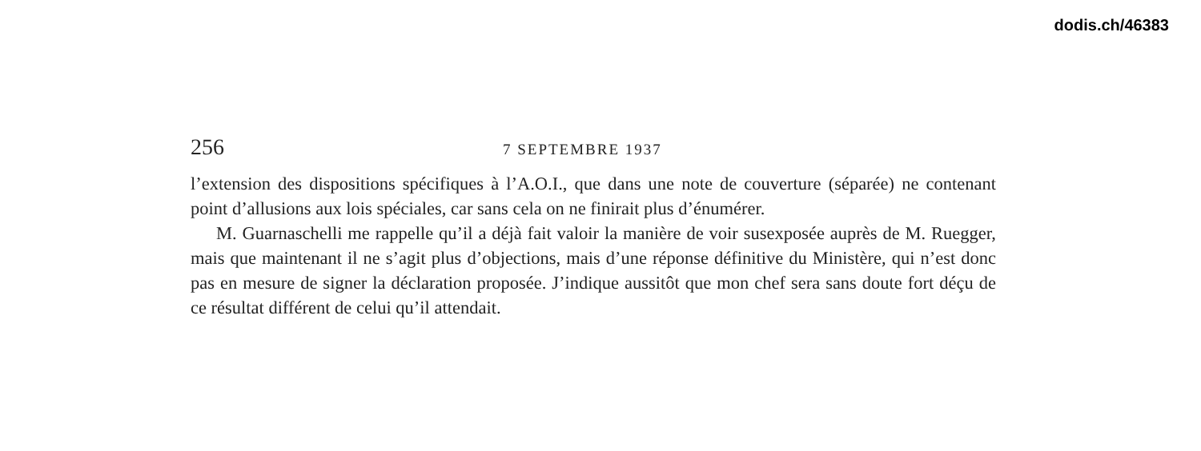dodis.ch/46383
256 7 SEPTEMBRE 1937
l’extension des dispositions spécifiques à l’A.O.I., que dans une note de couverture (séparée) ne contenant point d’allusions aux lois spéciales, car sans cela on ne finirait plus d’énumérer.
M. Guarnaschelli me rappelle qu’il a déjà fait valoir la manière de voir susexposée auprès de M. Ruegger, mais que maintenant il ne s’agit plus d’objections, mais d’une réponse définitive du Ministère, qui n’est donc pas en mesure de signer la déclaration proposée. J’indique aussitôt que mon chef sera sans doute fort déçu de ce résultat différent de celui qu’il attendait.